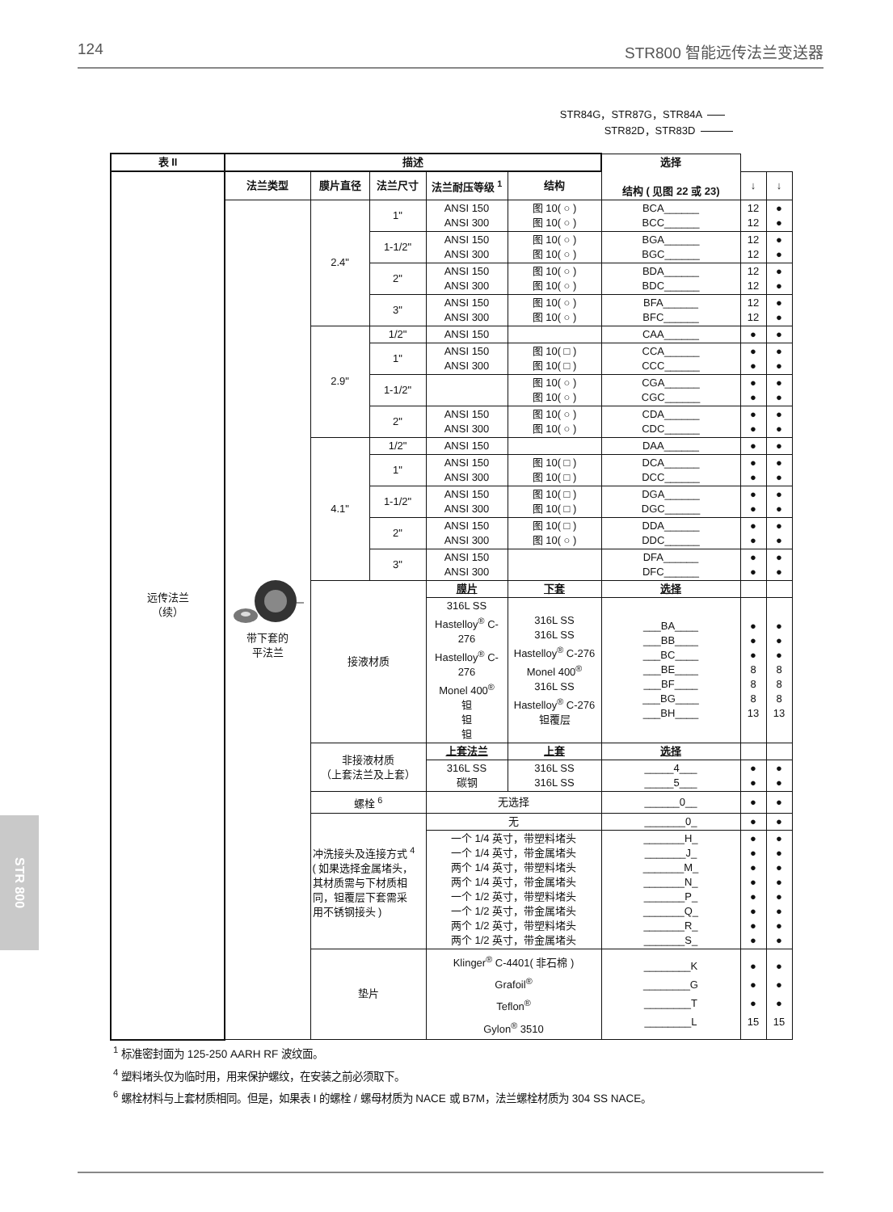124 STR800 智能远传法兰变送器
STR84G，STR87G，STR84A
STR82D，STR83D
| 表 II | 描述 | | | | | 选择 结构 ( 见图 22 或 23) | | |
| 远传法兰 （续） | 法兰类型 | 膜片直径 | 法兰尺寸 | 法兰耐压等级 <sup>1</sup> | 结构 | | ↓ | ↓ |
| | 带下套的 平法兰 | 2.4" | 1" | ANSI 150 ANSI 300 | 图 10( ○ ) 图 10( ○ ) | BCA______ BCC______ | 12 12 | ● ● |
| | | | 1-1/2" | ANSI 150 ANSI 300 | 图 10( ○ ) 图 10( ○ ) | BGA______ BGC______ | 12 12 | ● ● |
| | | | 2" | ANSI 150 ANSI 300 | 图 10( ○ ) 图 10( ○ ) | BDA______ BDC______ | 12 12 | ● ● |
| | | | 3" | ANSI 150 ANSI 300 | 图 10( ○ ) 图 10( ○ ) | BFA______ BFC______ | 12 12 | ● ● |
| | | 2.9" | 1/2" | ANSI 150 | | CAA______ | ● | ● |
| | | | 1" | ANSI 150 ANSI 300 | 图 10( □ ) 图 10( □ ) | CCA______ CCC______ | ● ● | ● ● |
| | | | 1-1/2" | | 图 10( ○ ) 图 10( ○ ) | CGA______ CGC______ | ● ● | ● ● |
| | | | 2" | ANSI 150 ANSI 300 | 图 10( ○ ) 图 10( ○ ) | CDA______ CDC______ | ● ● | ● ● |
| | | 4.1" | 1/2" | ANSI 150 | | DAA______ | ● | ● |
| | | | 1" | ANSI 150 ANSI 300 | 图 10( □ ) 图 10( □ ) | DCA______ DCC______ | ● ● | ● ● |
| | | | 1-1/2" | ANSI 150 ANSI 300 | 图 10( □ ) 图 10( □ ) | DGA______ DGC______ | ● ● | ● ● |
| | | | 2" | ANSI 150 ANSI 300 | 图 10( □ ) 图 10( ○ ) | DDA______ DDC______ | ● ● | ● ● |
| | | | 3" | ANSI 150 ANSI 300 | | DFA______ DFC______ | ● ● | ● ● |
| | | 接液材质 | | 膜片 | 下套 | 选择 | | |
| | | | | 316L SS Hastelloy<sup>®</sup> C-276 Hastelloy<sup>®</sup> C-276 Monel 400<sup>®</sup> 钽 钽 钽 | 316L SS 316L SS Hastelloy<sup>®</sup> C-276 Monel 400<sup>®</sup> 316L SS Hastelloy<sup>®</sup> C-276 钽覆层 | ___BA____ ___BB____ ___BC____ ___BE____ ___BF____ ___BG____ ___BH____ | ● ● ● 8 8 8 13 | ● ● ● 8 8 8 13 |
| | | 非接液材质 （上套法兰及上套） | | 上套法兰 | 上套 | 选择 | | |
| | | | | 316L SS 碳钢 | 316L SS 316L SS | _____4___ _____5___ | ● ● | ● ● |
| | | 螺栓 <sup>6</sup> | | 无选择 | | ______0__ | ● | ● |
| | | 冲洗接头及连接方式 <sup>4</sup> ( 如果选择金属堵头， 其材质需与下材质相 同，钽覆层下套需采 用不锈钢接头 ) | | 无 | | _______0_ | ● | ● |
| | | | | 一个 1/4 英寸，带塑料堵头 一个 1/4 英寸，带金属堵头 两个 1/4 英寸，带塑料堵头 两个 1/4 英寸，带金属堵头 一个 1/2 英寸，带塑料堵头 一个 1/2 英寸，带金属堵头 两个 1/2 英寸，带塑料堵头 两个 1/2 英寸，带金属堵头 | | _______H_ _______J_ _______M_ _______N_ _______P_ _______Q_ _______R_ _______S_ | ● ● ● ● ● ● ● ● | ● ● ● ● ● ● ● ● |
| | | 垫片 | | Klinger<sup>®</sup> C-4401( 非石棉 ) Grafoil<sup>®</sup> Teflon<sup>®</sup> Gylon<sup>®</sup> 3510 | | ________K ________G ________T ________L | ● ● ● 15 | ● ● ● 15 |
<sup>1</sup> 标准密封面为 125-250 AARH RF 波纹面。
<sup>4</sup> 塑料堵头仅为临时用，用来保护螺纹，在安装之前必须取下。
<sup>6</sup> 螺栓材料与上套材质相同。但是，如果表 I 的螺栓 / 螺母材质为 NACE 或 B7M，法兰螺栓材质为 304 SS NACE。
STR 800